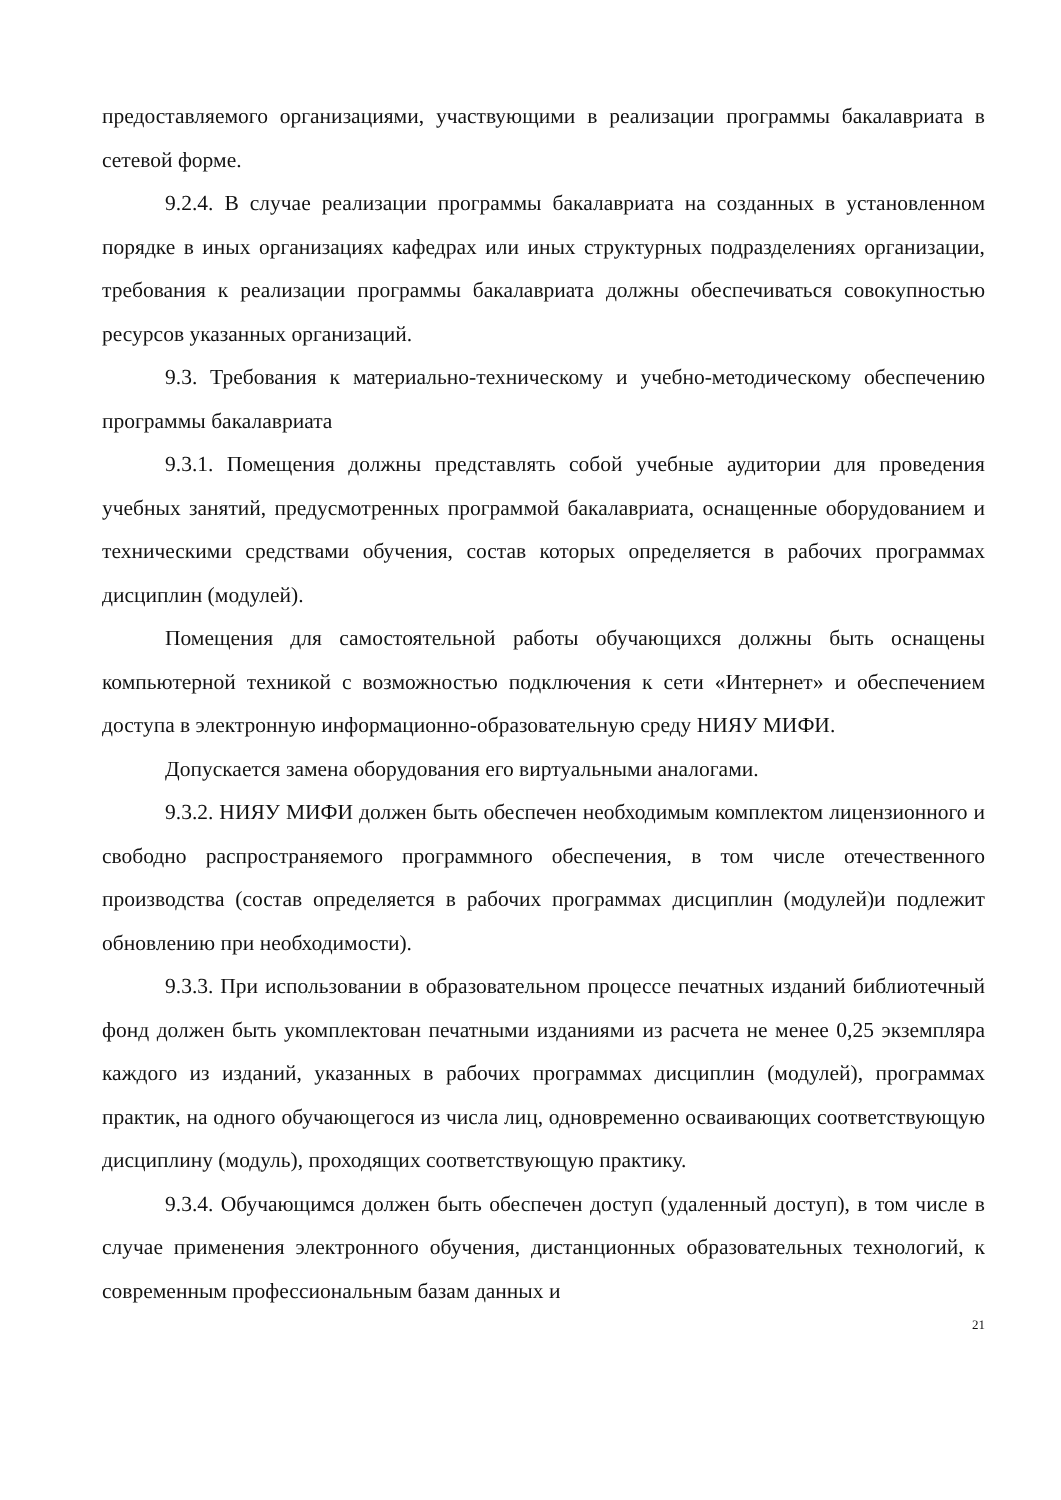предоставляемого организациями, участвующими в реализации программы бакалавриата в сетевой форме.
9.2.4. В случае реализации программы бакалавриата на созданных в установленном порядке в иных организациях кафедрах или иных структурных подразделениях организации, требования к реализации программы бакалавриата должны обеспечиваться совокупностью ресурсов указанных организаций.
9.3. Требования к материально-техническому и учебно-методическому обеспечению программы бакалавриата
9.3.1. Помещения должны представлять собой учебные аудитории для проведения учебных занятий, предусмотренных программой бакалавриата, оснащенные оборудованием и техническими средствами обучения, состав которых определяется в рабочих программах дисциплин (модулей).
Помещения для самостоятельной работы обучающихся должны быть оснащены компьютерной техникой с возможностью подключения к сети «Интернет» и обеспечением доступа в электронную информационно-образовательную среду НИЯУ МИФИ.
Допускается замена оборудования его виртуальными аналогами.
9.3.2. НИЯУ МИФИ должен быть обеспечен необходимым комплектом лицензионного и свободно распространяемого программного обеспечения, в том числе отечественного производства (состав определяется в рабочих программах дисциплин (модулей)и подлежит обновлению при необходимости).
9.3.3. При использовании в образовательном процессе печатных изданий библиотечный фонд должен быть укомплектован печатными изданиями из расчета не менее 0,25 экземпляра каждого из изданий, указанных в рабочих программах дисциплин (модулей), программах практик, на одного обучающегося из числа лиц, одновременно осваивающих соответствующую дисциплину (модуль), проходящих соответствующую практику.
9.3.4. Обучающимся должен быть обеспечен доступ (удаленный доступ), в том числе в случае применения электронного обучения, дистанционных образовательных технологий, к современным профессиональным базам данных и
21